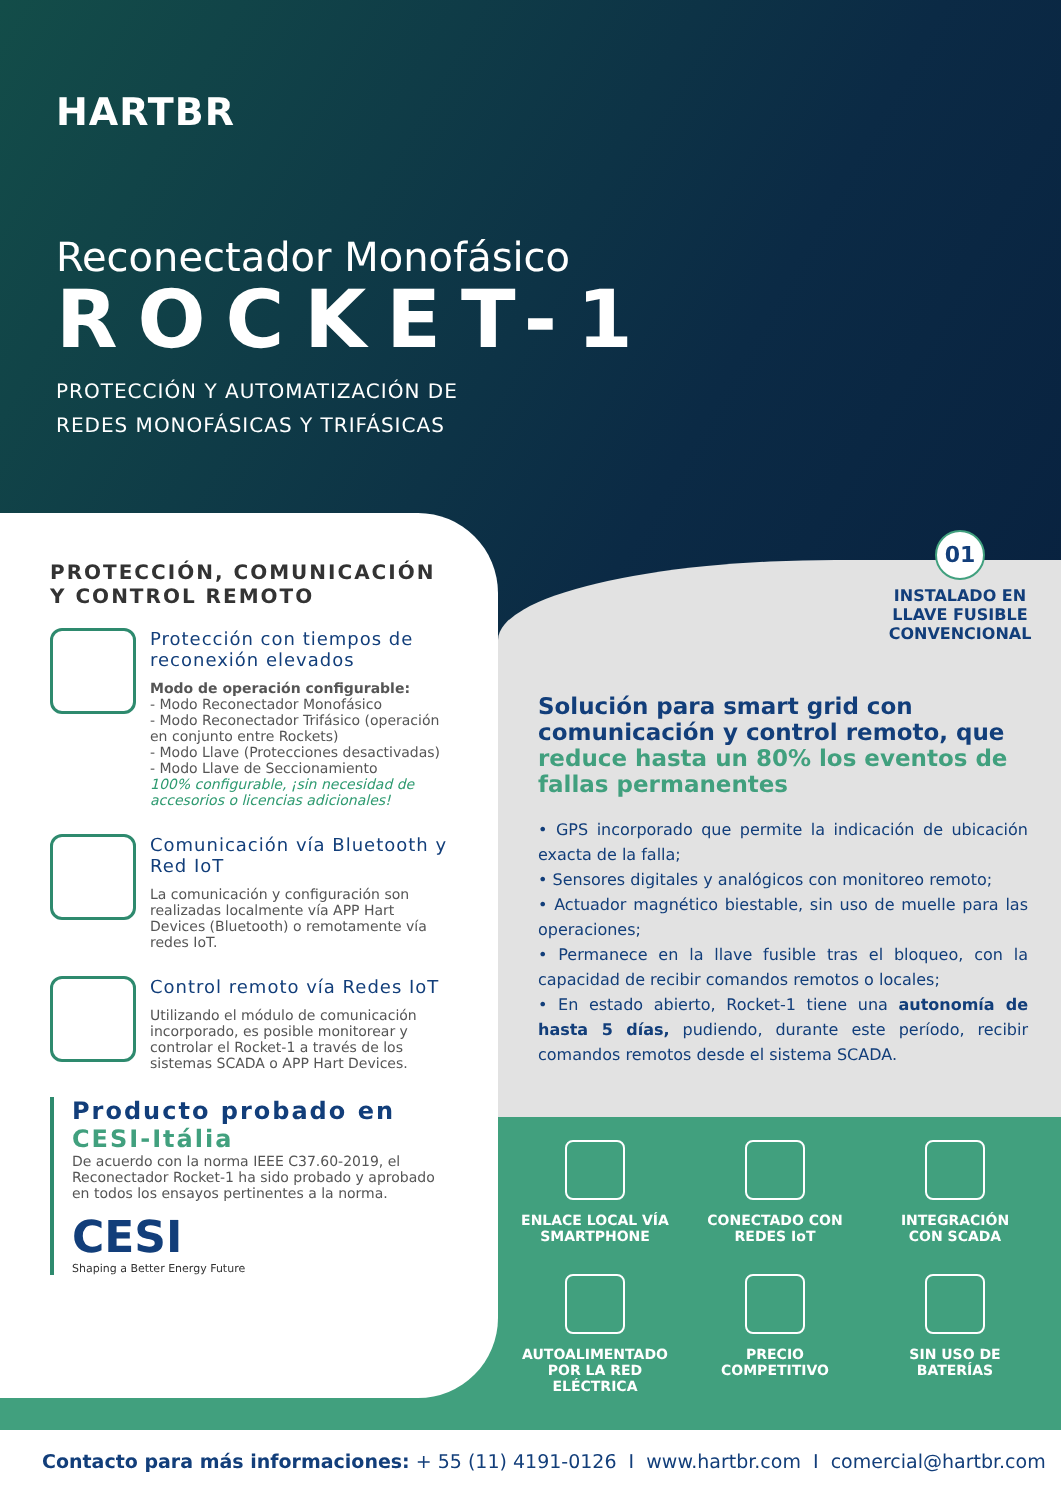HARTBR
Reconectador Monofásico
ROCKET-1
PROTECCIÓN Y AUTOMATIZACIÓN DE
REDES MONOFÁSICAS Y TRIFÁSICAS
01
INSTALADO EN
LLAVE FUSIBLE
CONVENCIONAL
PROTECCIÓN, COMUNICACIÓN Y CONTROL REMOTO
Protección con tiempos de reconexión elevados
Modo de operación configurable:
- Modo Reconectador Monofásico
- Modo Reconectador Trifásico (operación en conjunto entre Rockets)
- Modo Llave (Protecciones desactivadas)
- Modo Llave de Seccionamiento
100% configurable, ¡sin necesidad de accesorios o licencias adicionales!
Comunicación vía Bluetooth y Red IoT
La comunicación y configuración son realizadas localmente vía APP Hart Devices (Bluetooth) o remotamente vía redes IoT.
Control remoto vía Redes IoT
Utilizando el módulo de comunicación incorporado, es posible monitorear y controlar el Rocket-1 a través de los sistemas SCADA o APP Hart Devices.
Producto probado en CESI-Itália
De acuerdo con la norma IEEE C37.60-2019, el Reconectador Rocket-1 ha sido probado y aprobado en todos los ensayos pertinentes a la norma.
CESI
Shaping a Better Energy Future
Solución para smart grid con comunicación y control remoto, que reduce hasta un 80% los eventos de fallas permanentes
• GPS incorporado que permite la indicación de ubicación exacta de la falla;
• Sensores digitales y analógicos con monitoreo remoto;
• Actuador magnético biestable, sin uso de muelle para las operaciones;
• Permanece en la llave fusible tras el bloqueo, con la capacidad de recibir comandos remotos o locales;
• En estado abierto, Rocket-1 tiene una autonomía de hasta 5 días, pudiendo, durante este período, recibir comandos remotos desde el sistema SCADA.
ENLACE LOCAL VÍA
SMARTPHONE
CONECTADO CON
REDES IoT
INTEGRACIÓN
CON SCADA
AUTOALIMENTADO
POR LA RED ELÉCTRICA
PRECIO
COMPETITIVO
SIN USO DE
BATERÍAS
Contacto para más informaciones: + 55 (11) 4191-0126 I www.hartbr.com I comercial@hartbr.com